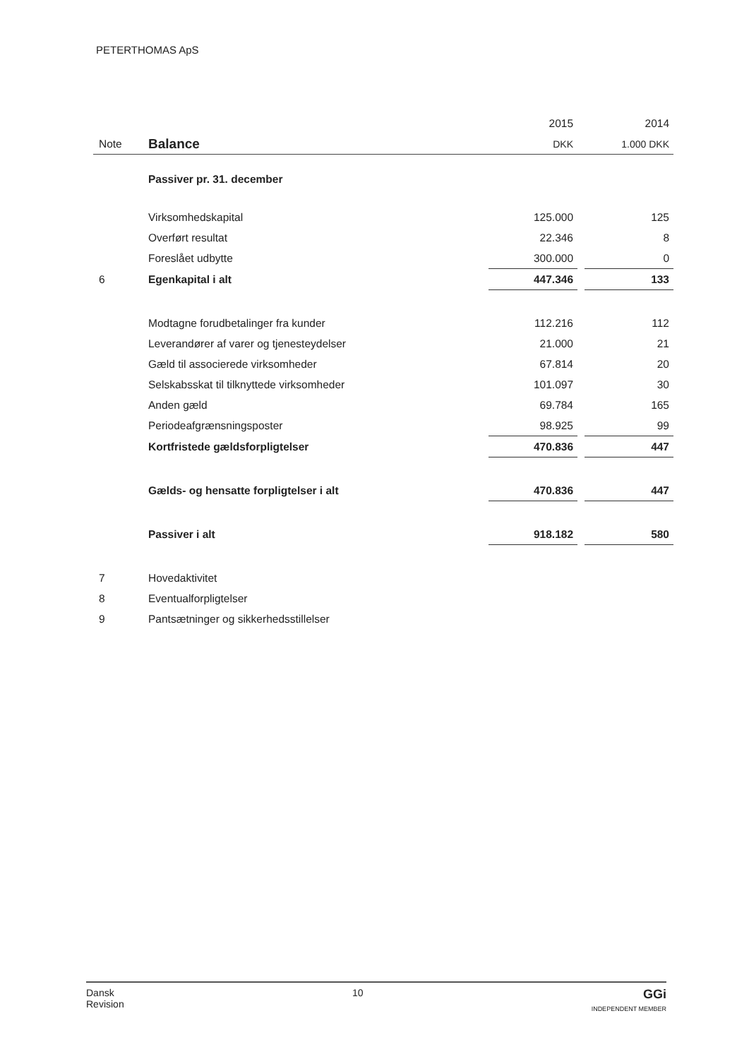PETERTHOMAS ApS
| | | 2015 | | 2014 |
| Note | Balance | DKK | | 1.000 DKK |
| | Passiver pr. 31. december | | | |
| | Virksomhedskapital | 125.000 | | 125 |
| | Overført resultat | 22.346 | | 8 |
| | Foreslået udbytte | 300.000 | | 0 |
| 6 | Egenkapital i alt | 447.346 | | 133 |
| | Modtagne forudbetalinger fra kunder | 112.216 | | 112 |
| | Leverandører af varer og tjenesteydelser | 21.000 | | 21 |
| | Gæld til associerede virksomheder | 67.814 | | 20 |
| | Selskabsskat til tilknyttede virksomheder | 101.097 | | 30 |
| | Anden gæld | 69.784 | | 165 |
| | Periodeafgrænsningsposter | 98.925 | | 99 |
| | Kortfristede gældsforpligtelser | 470.836 | | 447 |
| | Gælds- og hensatte forpligtelser i alt | 470.836 | | 447 |
| | Passiver i alt | 918.182 | | 580 |
| 7 | Hovedaktivitet | | | |
| 8 | Eventualforpligtelser | | | |
| 9 | Pantsætninger og sikkerhedsstillelser | | | |
Dansk
Revision
10
GGi
INDEPENDENT MEMBER